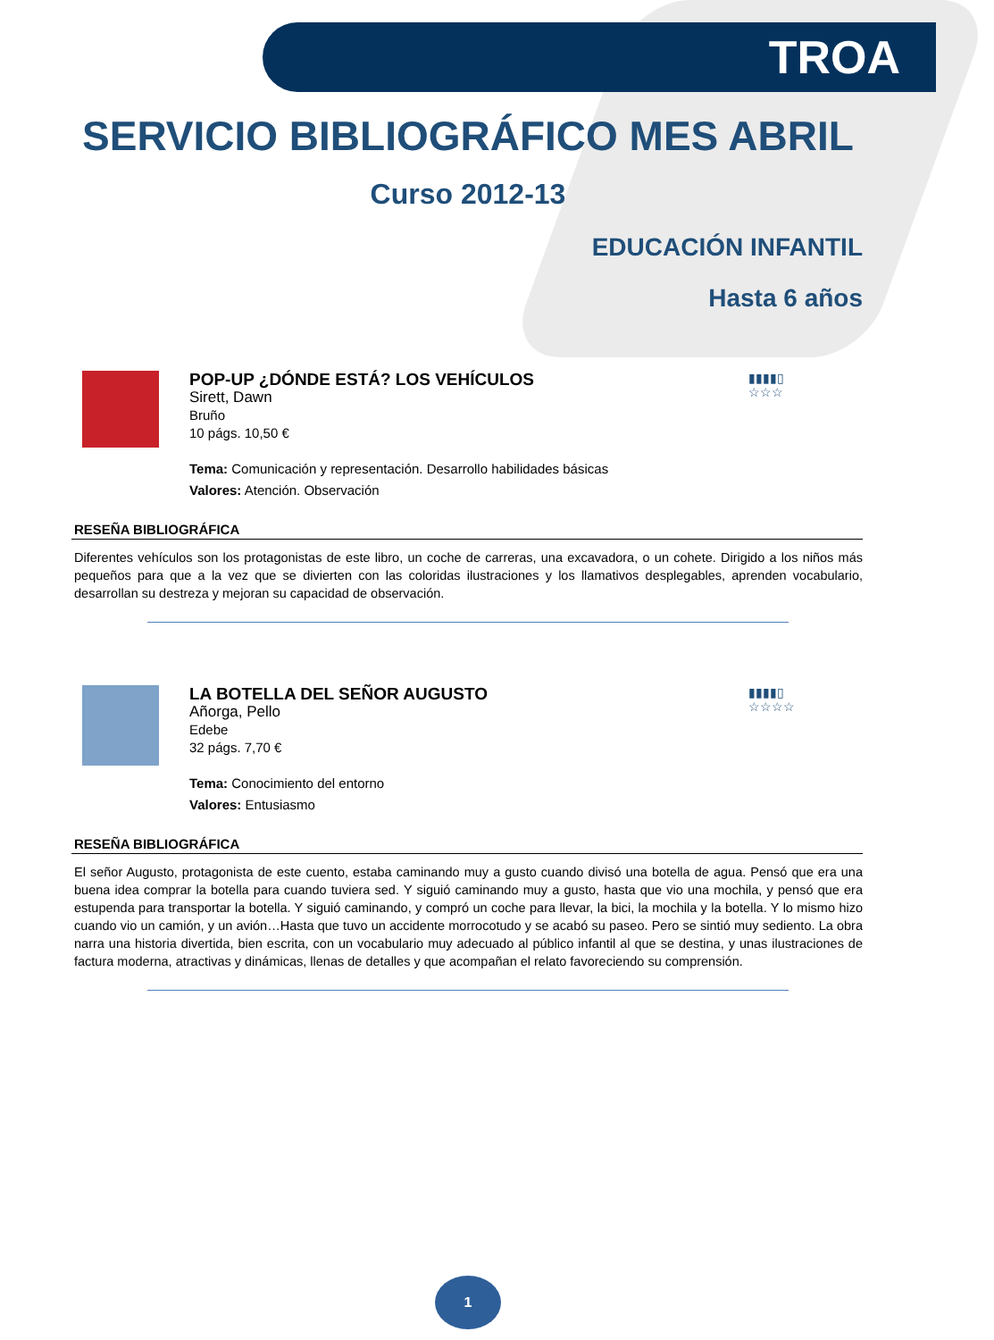TROA
SERVICIO BIBLIOGRÁFICO MES ABRIL
Curso 2012-13
EDUCACIÓN INFANTIL
Hasta 6 años
POP-UP ¿DÓNDE ESTÁ? LOS VEHÍCULOS
Sirett, Dawn
Bruño
10 págs. 10,50 €
Tema: Comunicación y representación. Desarrollo habilidades básicas
Valores: Atención. Observación
▮▮▮▮▯
☆☆☆
RESEÑA BIBLIOGRÁFICA
Diferentes vehículos son los protagonistas de este libro, un coche de carreras, una excavadora, o un cohete. Dirigido a los niños más pequeños para que a la vez que se divierten con las coloridas ilustraciones y los llamativos desplegables, aprenden vocabulario, desarrollan su destreza y mejoran su capacidad de observación.
LA BOTELLA DEL SEÑOR AUGUSTO
Añorga, Pello
Edebe
32 págs. 7,70 €
Tema: Conocimiento del entorno
Valores: Entusiasmo
▮▮▮▮▯
☆☆☆☆
RESEÑA BIBLIOGRÁFICA
El señor Augusto, protagonista de este cuento, estaba caminando muy a gusto cuando divisó una botella de agua. Pensó que era una buena idea comprar la botella para cuando tuviera sed. Y siguió caminando muy a gusto, hasta que vio una mochila, y pensó que era estupenda para transportar la botella. Y siguió caminando, y compró un coche para llevar, la bici, la mochila y la botella. Y lo mismo hizo cuando vio un camión, y un avión…Hasta que tuvo un accidente morrocotudo y se acabó su paseo. Pero se sintió muy sediento. La obra narra una historia divertida, bien escrita, con un vocabulario muy adecuado al público infantil al que se destina, y unas ilustraciones de factura moderna, atractivas y dinámicas, llenas de detalles y que acompañan el relato favoreciendo su comprensión.
1